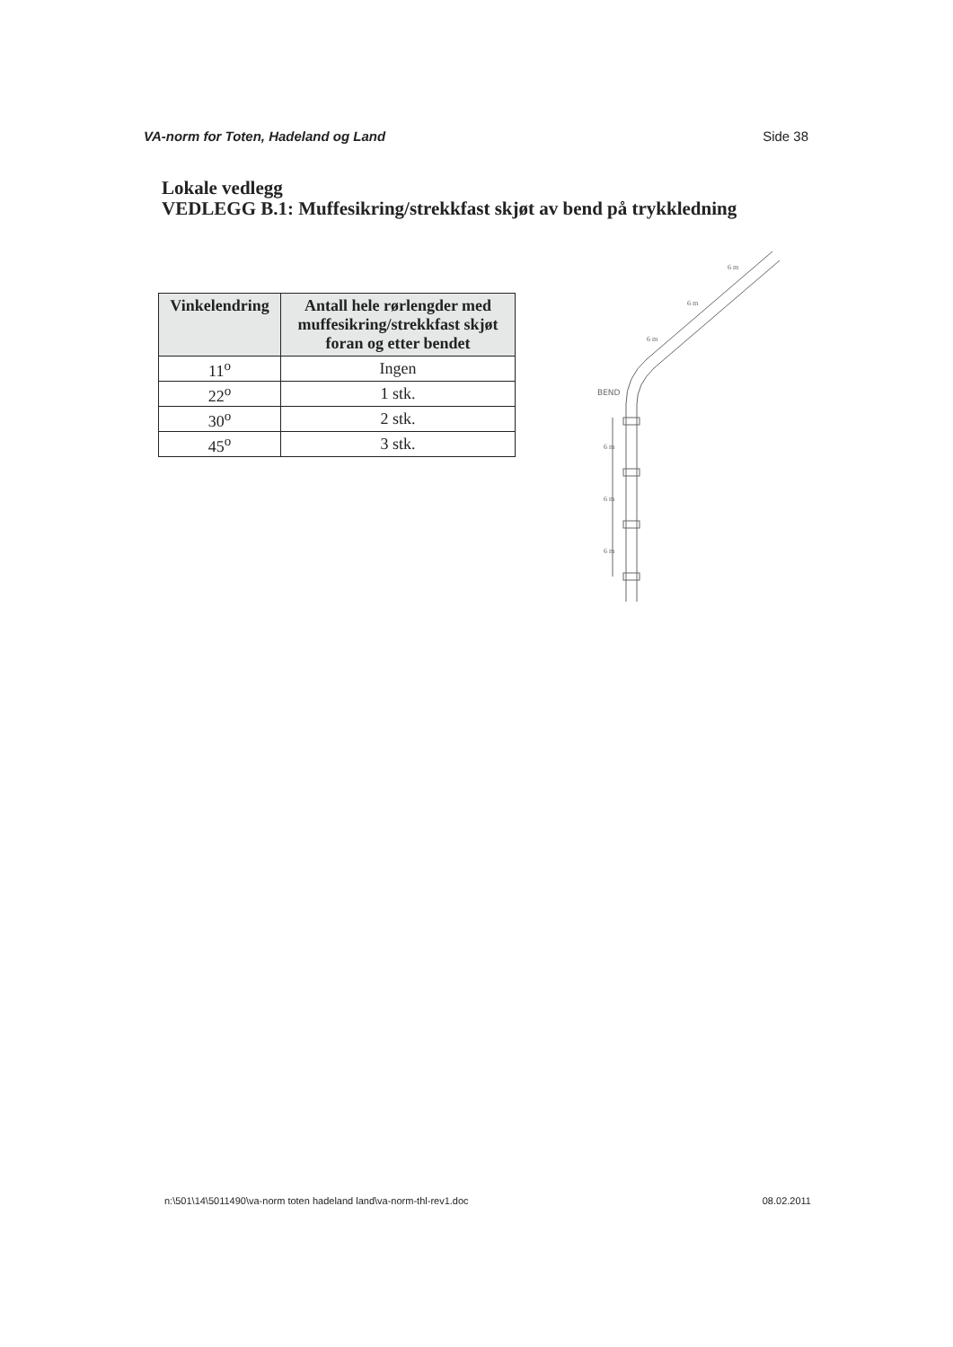VA-norm for Toten, Hadeland og Land Side 38
Lokale vedlegg
VEDLEGG B.1: Muffesikring/strekkfast skjøt av bend på trykkledning
| Vinkelendring | Antall hele rørlengder med muffesikring/strekkfast skjøt foran og etter bendet |
| --- | --- |
| 11<sup>o</sup> | Ingen |
| 22<sup>o</sup> | 1 stk. |
| 30<sup>o</sup> | 2 stk. |
| 45<sup>o</sup> | 3 stk. |
BEND
6 m
6 m
6 m
6 m
6 m
6 m
n:\501\14\5011490\va-norm toten hadeland land\va-norm-thl-rev1.doc 08.02.2011